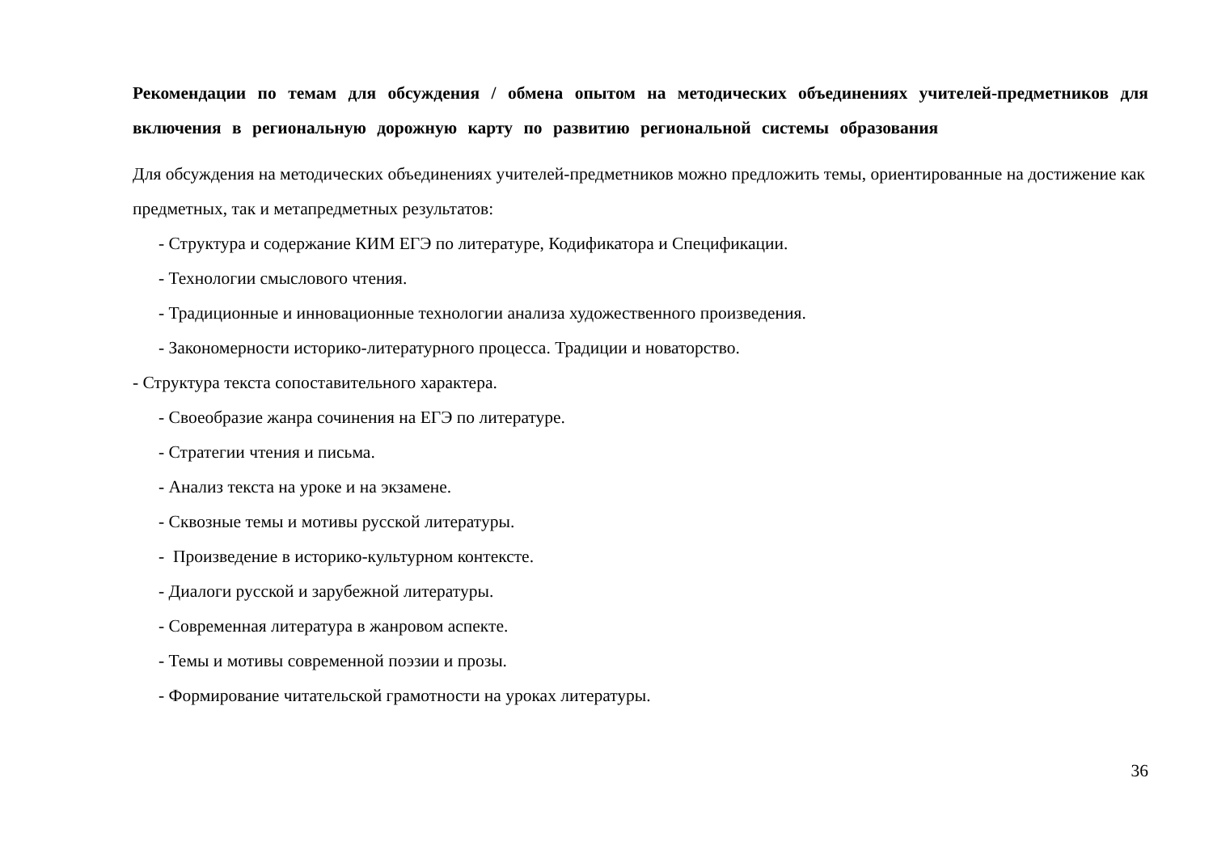Рекомендации по темам для обсуждения / обмена опытом на методических объединениях учителей-предметников для включения в региональную дорожную карту по развитию региональной системы образования
Для обсуждения на методических объединениях учителей-предметников можно предложить темы, ориентированные на достижение как предметных, так и метапредметных результатов:
- Структура и содержание КИМ ЕГЭ по литературе, Кодификатора и Спецификации.
- Технологии смыслового чтения.
- Традиционные и инновационные технологии анализа художественного произведения.
- Закономерности историко-литературного процесса. Традиции и новаторство.
- Структура текста сопоставительного характера.
- Своеобразие жанра сочинения на ЕГЭ по литературе.
- Стратегии чтения и письма.
- Анализ текста на уроке и на экзамене.
- Сквозные темы и мотивы русской литературы.
- Произведение в историко-культурном контексте.
- Диалоги русской и зарубежной литературы.
- Современная литература в жанровом аспекте.
- Темы и мотивы современной поэзии и прозы.
- Формирование читательской грамотности на уроках литературы.
36